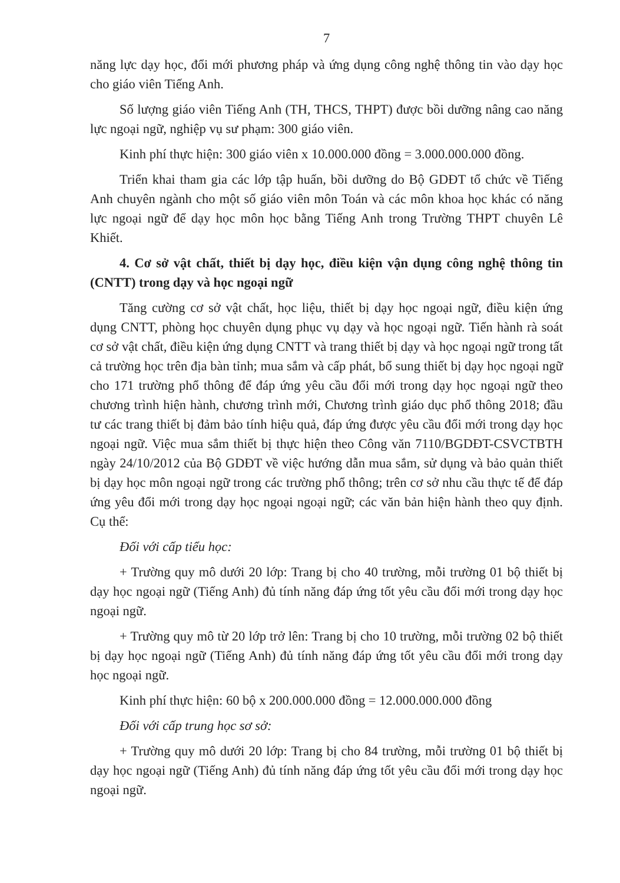7
năng lực dạy học, đổi mới phương pháp và ứng dụng công nghệ thông tin vào dạy học cho giáo viên Tiếng Anh.
Số lượng giáo viên Tiếng Anh (TH, THCS, THPT) được bồi dưỡng nâng cao năng lực ngoại ngữ, nghiệp vụ sư phạm: 300 giáo viên.
Kinh phí thực hiện: 300 giáo viên x 10.000.000 đồng = 3.000.000.000 đồng.
Triển khai tham gia các lớp tập huấn, bồi dưỡng do Bộ GDĐT tổ chức về Tiếng Anh chuyên ngành cho một số giáo viên môn Toán và các môn khoa học khác có năng lực ngoại ngữ để dạy học môn học bằng Tiếng Anh trong Trường THPT chuyên Lê Khiết.
4. Cơ sở vật chất, thiết bị dạy học, điều kiện vận dụng công nghệ thông tin (CNTT) trong dạy và học ngoại ngữ
Tăng cường cơ sở vật chất, học liệu, thiết bị dạy học ngoại ngữ, điều kiện ứng dụng CNTT, phòng học chuyên dụng phục vụ dạy và học ngoại ngữ. Tiến hành rà soát cơ sở vật chất, điều kiện ứng dụng CNTT và trang thiết bị dạy và học ngoại ngữ trong tất cả trường học trên địa bàn tỉnh; mua sắm và cấp phát, bổ sung thiết bị dạy học ngoại ngữ cho 171 trường phổ thông để đáp ứng yêu cầu đổi mới trong dạy học ngoại ngữ theo chương trình hiện hành, chương trình mới, Chương trình giáo dục phổ thông 2018; đầu tư các trang thiết bị đảm bảo tính hiệu quả, đáp ứng được yêu cầu đổi mới trong dạy học ngoại ngữ. Việc mua sắm thiết bị thực hiện theo Công văn 7110/BGDĐT-CSVCTBTH ngày 24/10/2012 của Bộ GDĐT về việc hướng dẫn mua sắm, sử dụng và bảo quản thiết bị dạy học môn ngoại ngữ trong các trường phổ thông; trên cơ sở nhu cầu thực tế để đáp ứng yêu đổi mới trong dạy học ngoại ngoại ngữ; các văn bản hiện hành theo quy định. Cụ thể:
Đối với cấp tiểu học:
+ Trường quy mô dưới 20 lớp: Trang bị cho 40 trường, mỗi trường 01 bộ thiết bị dạy học ngoại ngữ (Tiếng Anh) đủ tính năng đáp ứng tốt yêu cầu đổi mới trong dạy học ngoại ngữ.
+ Trường quy mô từ 20 lớp trở lên: Trang bị cho 10 trường, mỗi trường 02 bộ thiết bị dạy học ngoại ngữ (Tiếng Anh) đủ tính năng đáp ứng tốt yêu cầu đổi mới trong dạy học ngoại ngữ.
Kinh phí thực hiện: 60 bộ x 200.000.000 đồng = 12.000.000.000 đồng
Đối với cấp trung học sơ sở:
+ Trường quy mô dưới 20 lớp: Trang bị cho 84 trường, mỗi trường 01 bộ thiết bị dạy học ngoại ngữ (Tiếng Anh) đủ tính năng đáp ứng tốt yêu cầu đổi mới trong dạy học ngoại ngữ.